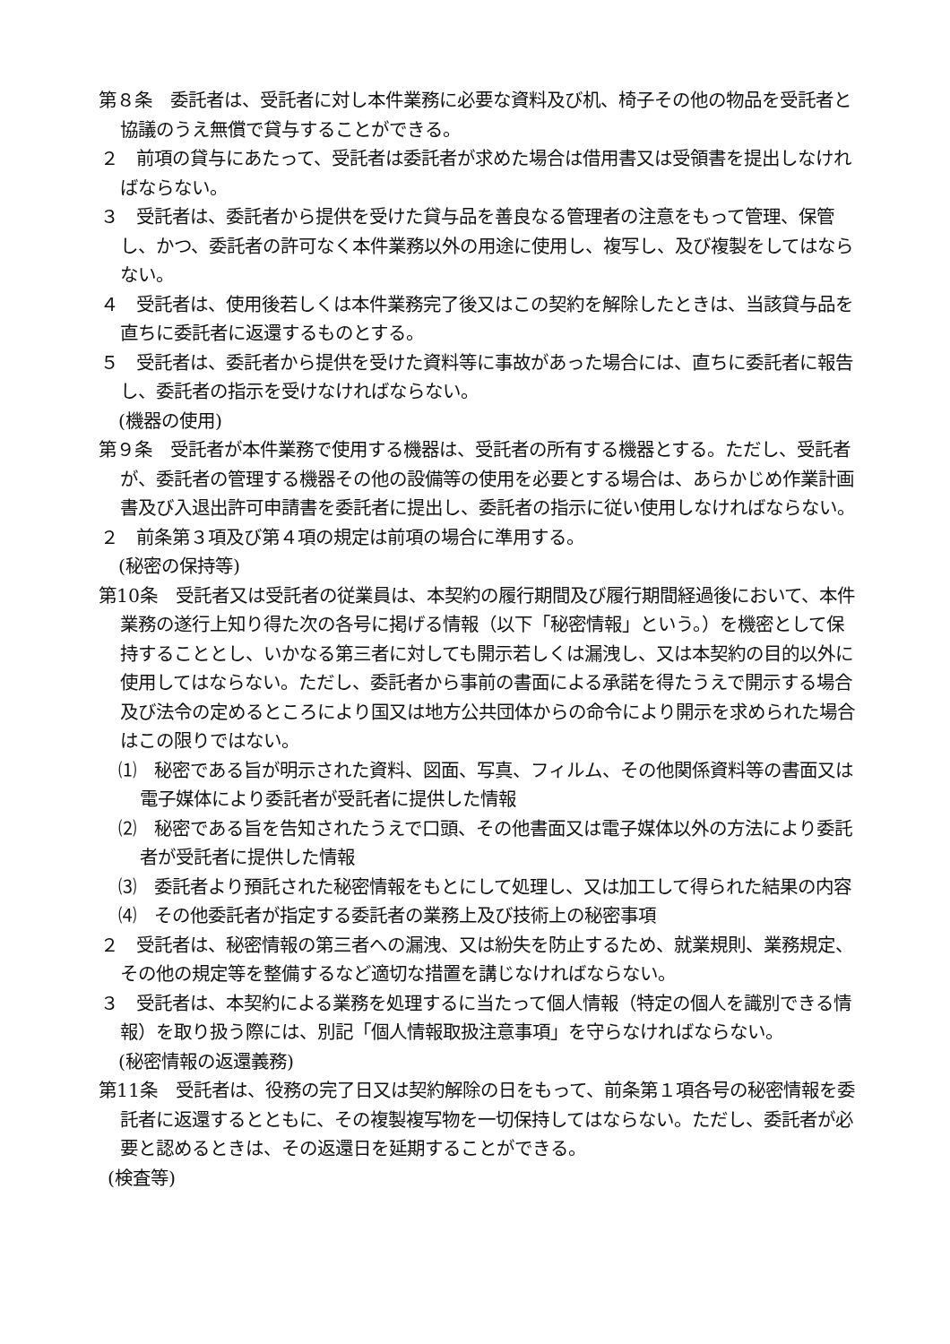第８条　委託者は、受託者に対し本件業務に必要な資料及び机、椅子その他の物品を受託者と協議のうえ無償で貸与することができる。
２　前項の貸与にあたって、受託者は委託者が求めた場合は借用書又は受領書を提出しなければならない。
３　受託者は、委託者から提供を受けた貸与品を善良なる管理者の注意をもって管理、保管し、かつ、委託者の許可なく本件業務以外の用途に使用し、複写し、及び複製をしてはならない。
４　受託者は、使用後若しくは本件業務完了後又はこの契約を解除したときは、当該貸与品を直ちに委託者に返還するものとする。
５　受託者は、委託者から提供を受けた資料等に事故があった場合には、直ちに委託者に報告し、委託者の指示を受けなければならない。
(機器の使用)
第９条　受託者が本件業務で使用する機器は、受託者の所有する機器とする。ただし、受託者が、委託者の管理する機器その他の設備等の使用を必要とする場合は、あらかじめ作業計画書及び入退出許可申請書を委託者に提出し、委託者の指示に従い使用しなければならない。
２　前条第３項及び第４項の規定は前項の場合に準用する。
(秘密の保持等)
第10条　受託者又は受託者の従業員は、本契約の履行期間及び履行期間経過後において、本件業務の遂行上知り得た次の各号に掲げる情報（以下「秘密情報」という。）を機密として保持することとし、いかなる第三者に対しても開示若しくは漏洩し、又は本契約の目的以外に使用してはならない。ただし、委託者から事前の書面による承諾を得たうえで開示する場合及び法令の定めるところにより国又は地方公共団体からの命令により開示を求められた場合はこの限りではない。
⑴　秘密である旨が明示された資料、図面、写真、フィルム、その他関係資料等の書面又は電子媒体により委託者が受託者に提供した情報
⑵　秘密である旨を告知されたうえで口頭、その他書面又は電子媒体以外の方法により委託者が受託者に提供した情報
⑶　委託者より預託された秘密情報をもとにして処理し、又は加工して得られた結果の内容
⑷　その他委託者が指定する委託者の業務上及び技術上の秘密事項
２　受託者は、秘密情報の第三者への漏洩、又は紛失を防止するため、就業規則、業務規定、その他の規定等を整備するなど適切な措置を講じなければならない。
３　受託者は、本契約による業務を処理するに当たって個人情報（特定の個人を識別できる情報）を取り扱う際には、別記「個人情報取扱注意事項」を守らなければならない。
(秘密情報の返還義務)
第11条　受託者は、役務の完了日又は契約解除の日をもって、前条第１項各号の秘密情報を委託者に返還するとともに、その複製複写物を一切保持してはならない。ただし、委託者が必要と認めるときは、その返還日を延期することができる。
(検査等)